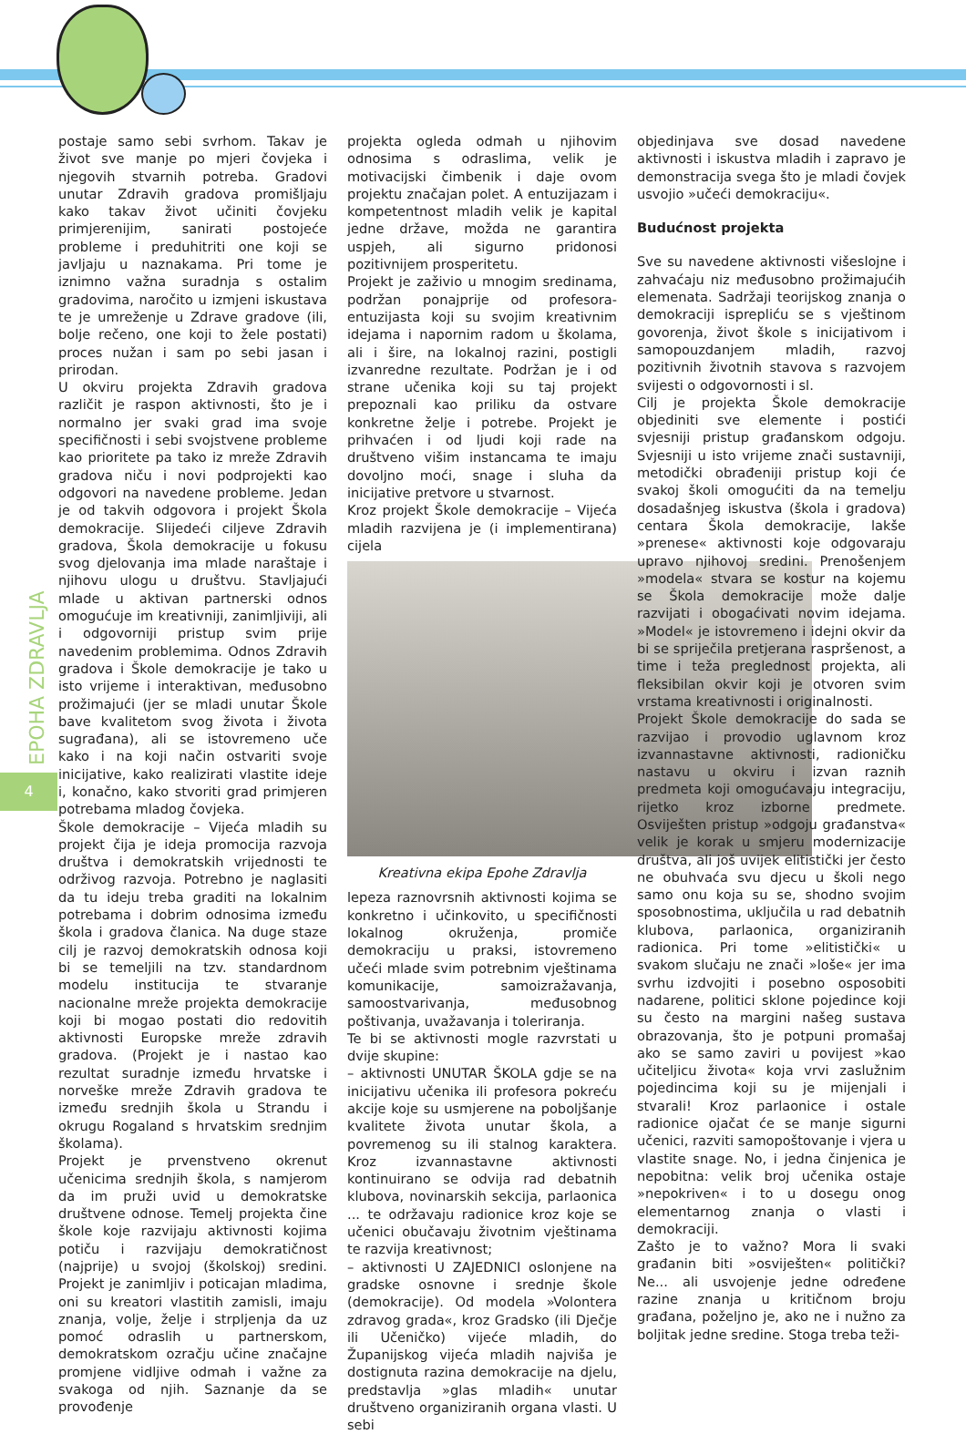EPOHA ZDRAVLJA
4
postaje samo sebi svrhom. Takav je život sve manje po mjeri čovjeka i njegovih stvarnih potreba. Gradovi unutar Zdravih gradova promišljaju kako takav život učiniti čovjeku primjerenijim, sanirati postojeće probleme i preduhitriti one koji se javljaju u naznakama. Pri tome je iznimno važna suradnja s ostalim gradovima, naročito u izmjeni iskustava te je umreženje u Zdrave gradove (ili, bolje rečeno, one koji to žele postati) proces nužan i sam po sebi jasan i prirodan.
U okviru projekta Zdravih gradova različit je raspon aktivnosti, što je i normalno jer svaki grad ima svoje specifičnosti i sebi svojstvene probleme kao prioritete pa tako iz mreže Zdravih gradova niču i novi podprojekti kao odgovori na navedene probleme. Jedan je od takvih odgovora i projekt Škola demokracije. Slijedeći ciljeve Zdravih gradova, Škola demokracije u fokusu svog djelovanja ima mlade naraštaje i njihovu ulogu u društvu. Stavljajući mlade u aktivan partnerski odnos omogućuje im kreativniji, zanimljiviji, ali i odgovorniji pristup svim prije navedenim problemima. Odnos Zdravih gradova i Škole demokracije je tako u isto vrijeme i interaktivan, međusobno prožimajući (jer se mladi unutar Škole bave kvalitetom svog života i života sugrađana), ali se istovremeno uče kako i na koji način ostvariti svoje inicijative, kako realizirati vlastite ideje i, konačno, kako stvoriti grad primjeren potrebama mladog čovjeka.
Škole demokracije – Vijeća mladih su projekt čija je ideja promocija razvoja društva i demokratskih vrijednosti te održivog razvoja. Potrebno je naglasiti da tu ideju treba graditi na lokalnim potrebama i dobrim odnosima između škola i gradova članica. Na duge staze cilj je razvoj demokratskih odnosa koji bi se temeljili na tzv. standardnom modelu institucija te stvaranje nacionalne mreže projekta demokracije koji bi mogao postati dio redovitih aktivnosti Europske mreže zdravih gradova. (Projekt je i nastao kao rezultat suradnje između hrvatske i norveške mreže Zdravih gradova te između srednjih škola u Strandu i okrugu Rogaland s hrvatskim srednjim školama).
Projekt je prvenstveno okrenut učenicima srednjih škola, s namjerom da im pruži uvid u demokratske društvene odnose. Temelj projekta čine škole koje razvijaju aktivnosti kojima potiču i razvijaju demokratičnost (najprije) u svojoj (školskoj) sredini. Projekt je zanimljiv i poticajan mladima, oni su kreatori vlastitih zamisli, imaju znanja, volje, želje i strpljenja da uz pomoć odraslih u partnerskom, demokratskom ozračju učine značajne promjene vidljive odmah i važne za svakoga od njih. Saznanje da se provođenje
projekta ogleda odmah u njihovim odnosima s odraslima, velik je motivacijski čimbenik i daje ovom projektu značajan polet. A entuzijazam i kompetentnost mladih velik je kapital jedne države, možda ne garantira uspjeh, ali sigurno pridonosi pozitivnijem prosperitetu.
Projekt je zaživio u mnogim sredinama, podržan ponajprije od profesora-entuzijasta koji su svojim kreativnim idejama i napornim radom u školama, ali i šire, na lokalnoj razini, postigli izvanredne rezultate. Podržan je i od strane učenika koji su taj projekt prepoznali kao priliku da ostvare konkretne želje i potrebe. Projekt je prihvaćen i od ljudi koji rade na društveno višim instancama te imaju dovoljno moći, snage i sluha da inicijative pretvore u stvarnost.
Kroz projekt Škole demokracije – Vijeća mladih razvijena je (i implementirana) cijela
Kreativna ekipa Epohe Zdravlja
lepeza raznovrsnih aktivnosti kojima se konkretno i učinkovito, u specifičnosti lokalnog okruženja, promiče demokraciju u praksi, istovremeno učeći mlade svim potrebnim vještinama komunikacije, samoizražavanja, samoostvarivanja, međusobnog poštivanja, uvažavanja i toleriranja.
Te bi se aktivnosti mogle razvrstati u dvije skupine:
– aktivnosti UNUTAR ŠKOLA gdje se na inicijativu učenika ili profesora pokreću akcije koje su usmjerene na poboljšanje kvalitete života unutar škola, a povremenog su ili stalnog karaktera. Kroz izvannastavne aktivnosti kontinuirano se odvija rad debatnih klubova, novinarskih sekcija, parlaonica ... te održavaju radionice kroz koje se učenici obučavaju životnim vještinama te razvija kreativnost;
– aktivnosti U ZAJEDNICI oslonjene na gradske osnovne i srednje škole (demokracije). Od modela »Volontera zdravog grada«, kroz Gradsko (ili Dječje ili Učeničko) vijeće mladih, do Županijskog vijeća mladih najviša je dostignuta razina demokracije na djelu, predstavlja »glas mladih« unutar društveno organiziranih organa vlasti. U sebi
objedinjava sve dosad navedene aktivnosti i iskustva mladih i zapravo je demonstracija svega što je mladi čovjek usvojio »učeći demokraciju«.
Budućnost projekta
Sve su navedene aktivnosti višeslojne i zahvaćaju niz međusobno prožimajućih elemenata. Sadržaji teorijskog znanja o demokraciji isprepliću se s vještinom govorenja, život škole s inicijativom i samopouzdanjem mladih, razvoj pozitivnih životnih stavova s razvojem svijesti o odgovornosti i sl.
Cilj je projekta Škole demokracije objediniti sve elemente i postići svjesniji pristup građanskom odgoju. Svjesniji u isto vrijeme znači sustavniji, metodički obrađeniji pristup koji će svakoj školi omogućiti da na temelju dosadašnjeg iskustva (škola i gradova) centara Škola demokracije, lakše »prenese« aktivnosti koje odgovaraju upravo njihovoj sredini. Prenošenjem »modela« stvara se kostur na kojemu se Škola demokracije može dalje razvijati i obogaćivati novim idejama. »Model« je istovremeno i idejni okvir da bi se spriječila pretjerana raspršenost, a time i teža preglednost projekta, ali fleksibilan okvir koji je otvoren svim vrstama kreativnosti i originalnosti.
Projekt Škole demokracije do sada se razvijao i provodio uglavnom kroz izvannastavne aktivnosti, radioničku nastavu u okviru i izvan raznih predmeta koji omogućavaju integraciju, rijetko kroz izborne predmete. Osviješten pristup »odgoju građanstva« velik je korak u smjeru modernizacije društva, ali još uvijek elitistički jer često ne obuhvaća svu djecu u školi nego samo onu koja su se, shodno svojim sposobnostima, uključila u rad debatnih klubova, parlaonica, organiziranih radionica. Pri tome »elitistički« u svakom slučaju ne znači »loše« jer ima svrhu izdvojiti i posebno osposobiti nadarene, politici sklone pojedince koji su često na margini našeg sustava obrazovanja, što je potpuni promašaj ako se samo zaviri u povijest »kao učiteljicu života« koja vrvi zaslužnim pojedincima koji su je mijenjali i stvarali! Kroz parlaonice i ostale radionice ojačat će se manje sigurni učenici, razviti samopoštovanje i vjera u vlastite snage. No, i jedna činjenica je nepobitna: velik broj učenika ostaje »nepokriven« i to u dosegu onog elementarnog znanja o vlasti i demokraciji.
Zašto je to važno? Mora li svaki građanin biti »osviješten« politički? Ne... ali usvojenje jedne određene razine znanja u kritičnom broju građana, poželjno je, ako ne i nužno za boljitak jedne sredine. Stoga treba teži-